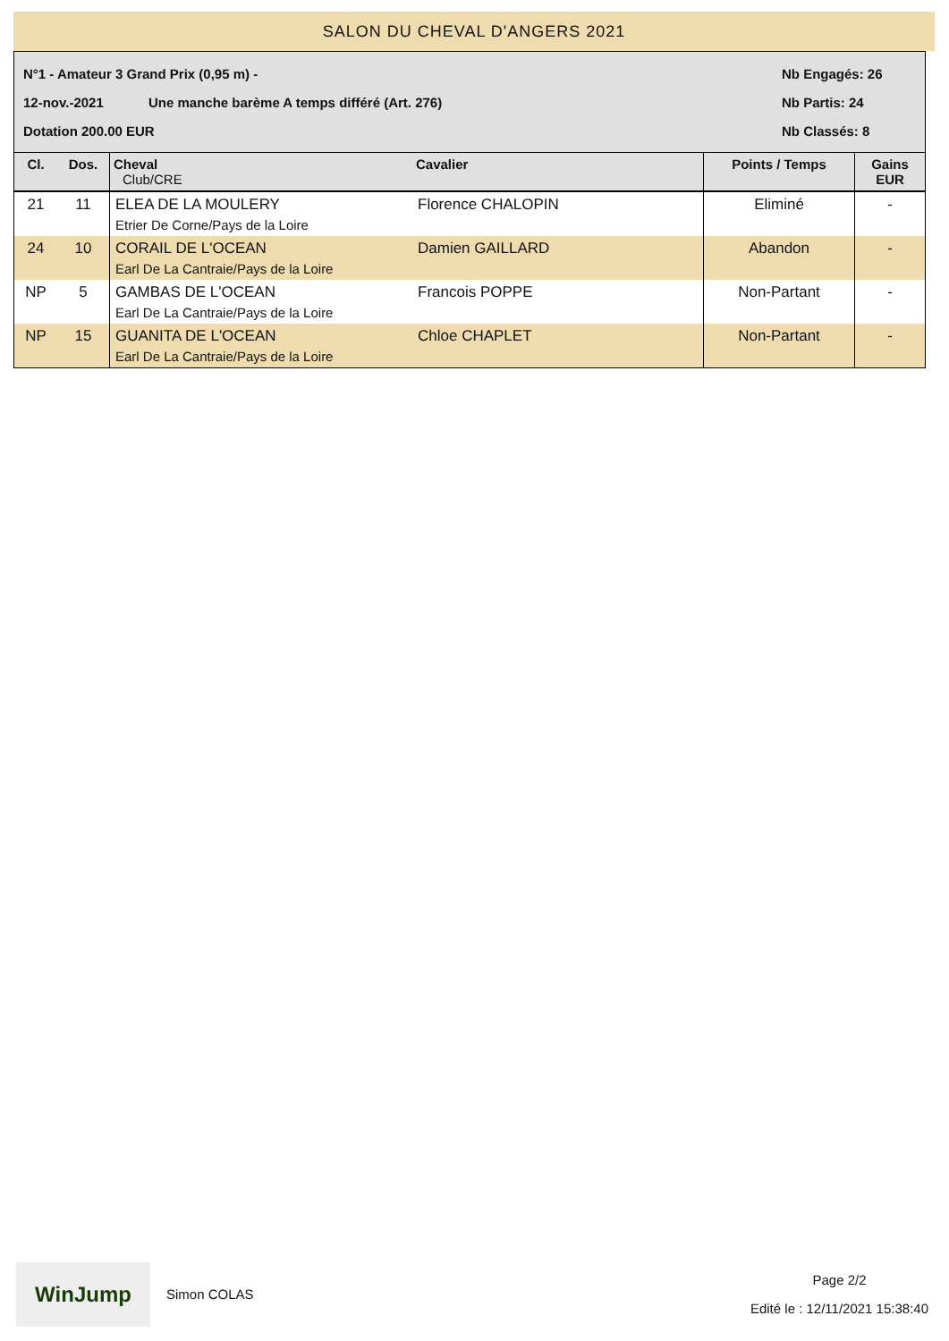SALON DU CHEVAL D'ANGERS 2021
N°1 - Amateur 3 Grand Prix (0,95 m) - Nb Engagés: 26
12-nov.-2021 Une manche barème A temps différé (Art. 276) Nb Partis: 24
Dotation 200.00 EUR Nb Classés: 8
| Cl. | Dos. | Cheval Club/CRE | Cavalier | Points / Temps | Gains EUR |
| --- | --- | --- | --- | --- | --- |
| 21 | 11 | ELEA DE LA MOULERY Etrier De Corne/Pays de la Loire | Florence CHALOPIN | Eliminé | - |
| 24 | 10 | CORAIL DE L'OCEAN Earl De La Cantraie/Pays de la Loire | Damien GAILLARD | Abandon | - |
| NP | 5 | GAMBAS DE L'OCEAN Earl De La Cantraie/Pays de la Loire | Francois POPPE | Non-Partant | - |
| NP | 15 | GUANITA DE L'OCEAN Earl De La Cantraie/Pays de la Loire | Chloe CHAPLET | Non-Partant | - |
WinJump
Simon COLAS
Page 2/2
Edité le : 12/11/2021 15:38:40